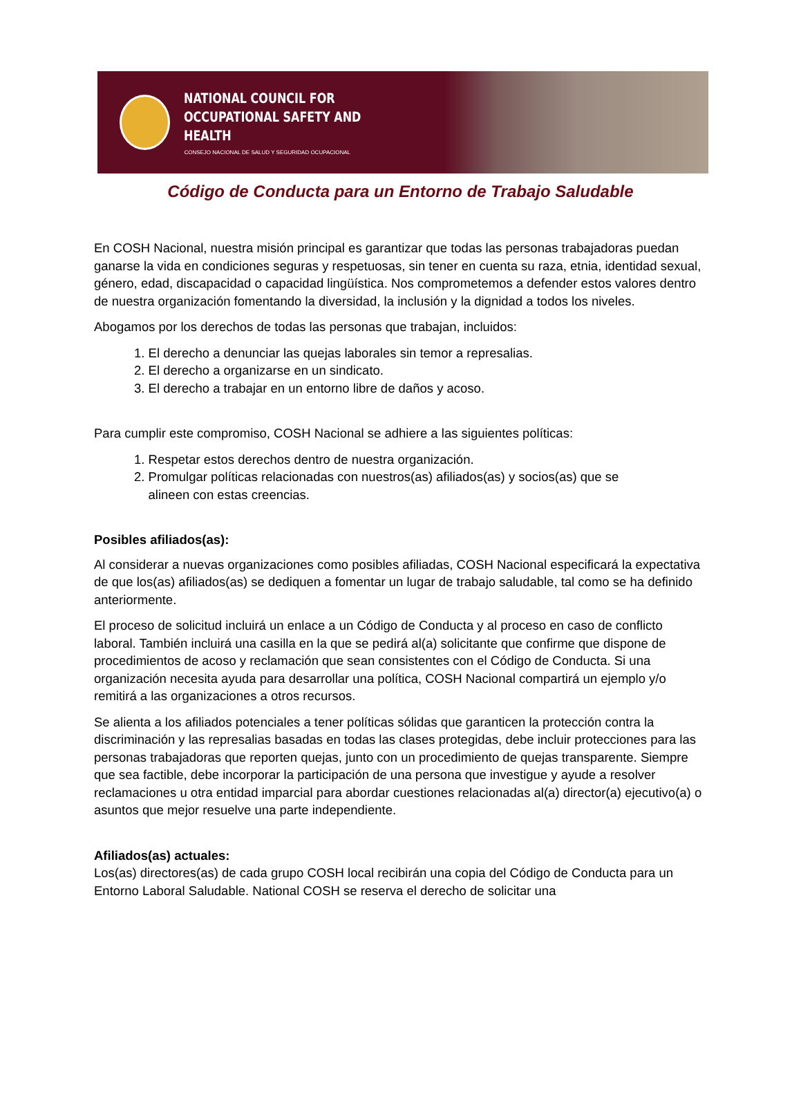NATIONAL COUNCIL FOR
OCCUPATIONAL SAFETY AND HEALTH
CONSEJO NACIONAL DE SALUD Y SEGURIDAD OCUPACIONAL
Código de Conducta para un Entorno de Trabajo Saludable
En COSH Nacional, nuestra misión principal es garantizar que todas las personas trabajadoras puedan ganarse la vida en condiciones seguras y respetuosas, sin tener en cuenta su raza, etnia, identidad sexual, género, edad, discapacidad o capacidad lingüística. Nos comprometemos a defender estos valores dentro de nuestra organización fomentando la diversidad, la inclusión y la dignidad a todos los niveles.
Abogamos por los derechos de todas las personas que trabajan, incluidos:
1. El derecho a denunciar las quejas laborales sin temor a represalias.
2. El derecho a organizarse en un sindicato.
3. El derecho a trabajar en un entorno libre de daños y acoso.
Para cumplir este compromiso, COSH Nacional se adhiere a las siguientes políticas:
1. Respetar estos derechos dentro de nuestra organización.
2. Promulgar políticas relacionadas con nuestros(as) afiliados(as) y socios(as) que se
alineen con estas creencias.
Posibles afiliados(as):
Al considerar a nuevas organizaciones como posibles afiliadas, COSH Nacional especificará la expectativa de que los(as) afiliados(as) se dediquen a fomentar un lugar de trabajo saludable, tal como se ha definido anteriormente.
El proceso de solicitud incluirá un enlace a un Código de Conducta y al proceso en caso de conflicto laboral. También incluirá una casilla en la que se pedirá al(a) solicitante que confirme que dispone de procedimientos de acoso y reclamación que sean consistentes con el Código de Conducta. Si una organización necesita ayuda para desarrollar una política, COSH Nacional compartirá un ejemplo y/o remitirá a las organizaciones a otros recursos.
Se alienta a los afiliados potenciales a tener políticas sólidas que garanticen la protección contra la discriminación y las represalias basadas en todas las clases protegidas, debe incluir protecciones para las personas trabajadoras que reporten quejas, junto con un procedimiento de quejas transparente. Siempre que sea factible, debe incorporar la participación de una persona que investigue y ayude a resolver reclamaciones u otra entidad imparcial para abordar cuestiones relacionadas al(a) director(a) ejecutivo(a) o asuntos que mejor resuelve una parte independiente.
Afiliados(as) actuales:
Los(as) directores(as) de cada grupo COSH local recibirán una copia del Código de Conducta para un Entorno Laboral Saludable. National COSH se reserva el derecho de solicitar una